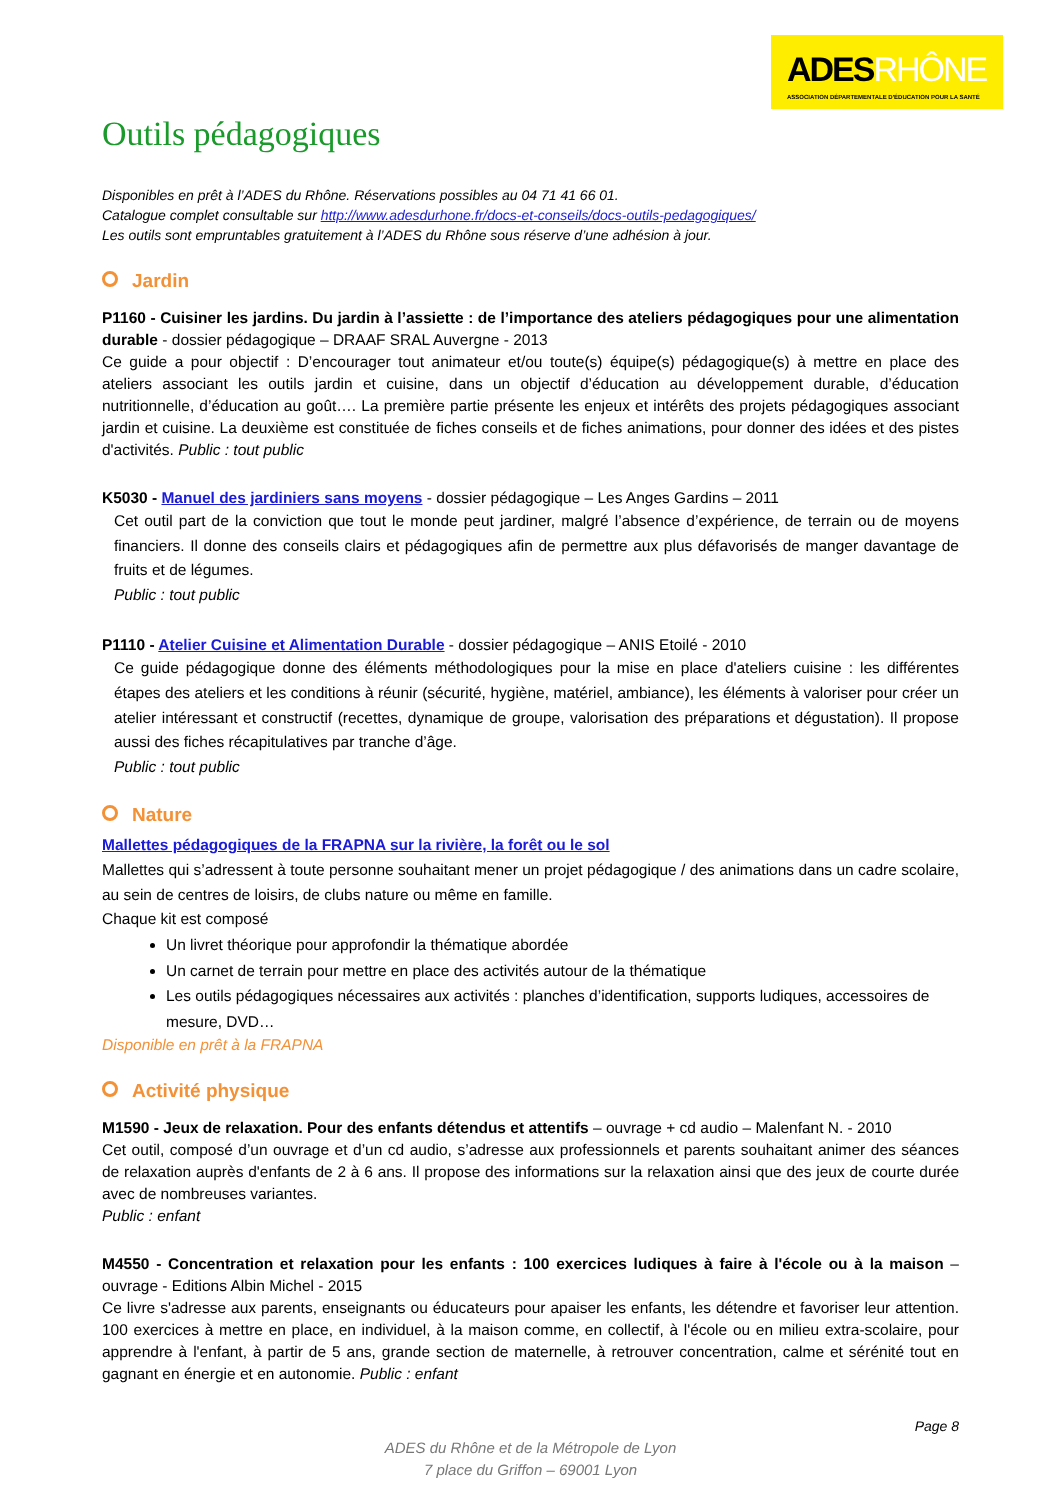ADESRHÔNE
ASSOCIATION DÉPARTEMENTALE D'ÉDUCATION POUR LA SANTÉ
Outils pédagogiques
Disponibles en prêt à l’ADES du Rhône. Réservations possibles au 04 71 41 66 01.
Catalogue complet consultable sur http://www.adesdurhone.fr/docs-et-conseils/docs-outils-pedagogiques/
Les outils sont empruntables gratuitement à l’ADES du Rhône sous réserve d’une adhésion à jour.
Jardin
P1160 - Cuisiner les jardins. Du jardin à l’assiette : de l’importance des ateliers pédagogiques pour une alimentation durable - dossier pédagogique – DRAAF SRAL Auvergne - 2013
Ce guide a pour objectif : D’encourager tout animateur et/ou toute(s) équipe(s) pédagogique(s) à mettre en place des ateliers associant les outils jardin et cuisine, dans un objectif d’éducation au développement durable, d’éducation nutritionnelle, d’éducation au goût…. La première partie présente les enjeux et intérêts des projets pédagogiques associant jardin et cuisine. La deuxième est constituée de fiches conseils et de fiches animations, pour donner des idées et des pistes d'activités. Public : tout public
K5030 - Manuel des jardiniers sans moyens - dossier pédagogique – Les Anges Gardins – 2011
Cet outil part de la conviction que tout le monde peut jardiner, malgré l’absence d’expérience, de terrain ou de moyens financiers. Il donne des conseils clairs et pédagogiques afin de permettre aux plus défavorisés de manger davantage de fruits et de légumes.
Public : tout public
P1110 - Atelier Cuisine et Alimentation Durable - dossier pédagogique – ANIS Etoilé - 2010
Ce guide pédagogique donne des éléments méthodologiques pour la mise en place d'ateliers cuisine : les différentes étapes des ateliers et les conditions à réunir (sécurité, hygiène, matériel, ambiance), les éléments à valoriser pour créer un atelier intéressant et constructif (recettes, dynamique de groupe, valorisation des préparations et dégustation). Il propose aussi des fiches récapitulatives par tranche d’âge.
Public : tout public
Nature
Mallettes pédagogiques de la FRAPNA sur la rivière, la forêt ou le sol
Mallettes qui s’adressent à toute personne souhaitant mener un projet pédagogique / des animations dans un cadre scolaire, au sein de centres de loisirs, de clubs nature ou même en famille.
Chaque kit est composé
Un livret théorique pour approfondir la thématique abordée
Un carnet de terrain pour mettre en place des activités autour de la thématique
Les outils pédagogiques nécessaires aux activités : planches d’identification, supports ludiques, accessoires de mesure, DVD…
Disponible en prêt à la FRAPNA
Activité physique
M1590 - Jeux de relaxation. Pour des enfants détendus et attentifs – ouvrage + cd audio – Malenfant N. - 2010
Cet outil, composé d’un ouvrage et d’un cd audio, s’adresse aux professionnels et parents souhaitant animer des séances de relaxation auprès d'enfants de 2 à 6 ans. Il propose des informations sur la relaxation ainsi que des jeux de courte durée avec de nombreuses variantes.
Public : enfant
M4550 - Concentration et relaxation pour les enfants : 100 exercices ludiques à faire à l'école ou à la maison – ouvrage - Editions Albin Michel - 2015
Ce livre s'adresse aux parents, enseignants ou éducateurs pour apaiser les enfants, les détendre et favoriser leur attention. 100 exercices à mettre en place, en individuel, à la maison comme, en collectif, à l'école ou en milieu extra-scolaire, pour apprendre à l'enfant, à partir de 5 ans, grande section de maternelle, à retrouver concentration, calme et sérénité tout en gagnant en énergie et en autonomie. Public : enfant
Page 8
ADES du Rhône et de la Métropole de Lyon
7 place du Griffon – 69001 Lyon